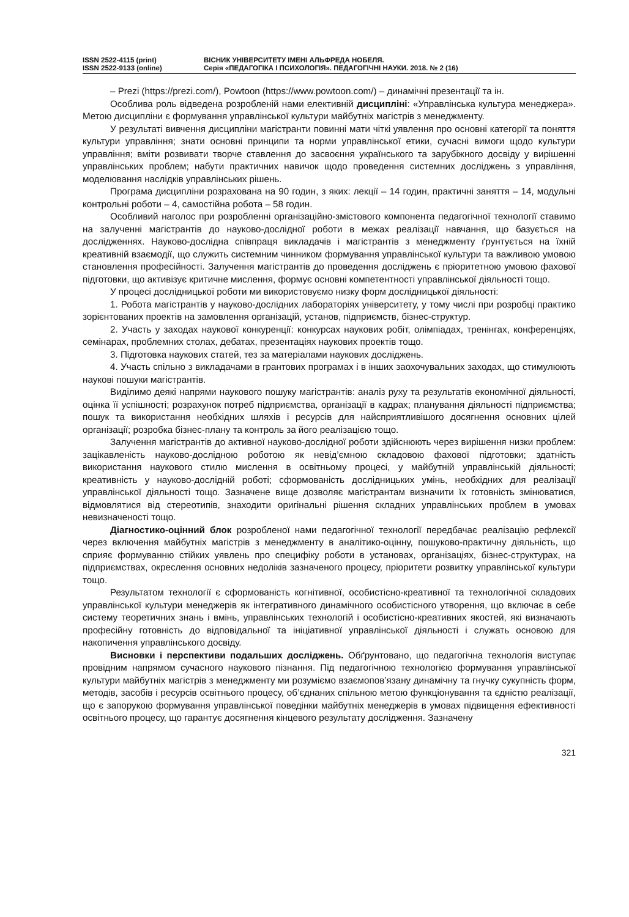ISSN 2522-4115 (print)
ISSN 2522-9133 (online)
ВІСНИК УНІВЕРСИТЕТУ ІМЕНІ АЛЬФРЕДА НОБЕЛЯ.
Серія «ПЕДАГОГІКА І ПСИХОЛОГІЯ». ПЕДАГОГІЧНІ НАУКИ. 2018. № 2 (16)
– Prezi (https://prezi.com/), Powtoon (https://www.powtoon.com/) – динамічні презентації та ін.
Особлива роль відведена розробленій нами елективній дисципліні: «Управлінська культура менеджера». Метою дисципліни є формування управлінської культури майбутніх магістрів з менеджменту.
У результаті вивчення дисципліни магістранти повинні мати чіткі уявлення про основні категорії та поняття культури управління; знати основні принципи та норми управлінської етики, сучасні вимоги щодо культури управління; вміти розвивати творче ставлення до засвоєння українського та зарубіжного досвіду у вирішенні управлінських проблем; набути практичних навичок щодо проведення системних досліджень з управління, моделювання наслідків управлінських рішень.
Програма дисципліни розрахована на 90 годин, з яких: лекції – 14 годин, практичні заняття – 14, модульні контрольні роботи – 4, самостійна робота – 58 годин.
Особливий наголос при розробленні організаційно-змістового компонента педагогічної технології ставимо на залученні магістрантів до науково-дослідної роботи в межах реалізації навчання, що базується на дослідженнях. Науково-дослідна співпраця викладачів і магістрантів з менеджменту ґрунтується на їхній креативній взаємодії, що служить системним чинником формування управлінської культури та важливою умовою становлення професійності. Залучення магістрантів до проведення досліджень є пріоритетною умовою фахової підготовки, що активізує критичне мислення, формує основні компетентності управлінської діяльності тощо.
У процесі дослідницької роботи ми використовуємо низку форм дослідницької діяльності:
1. Робота магістрантів у науково-дослідних лабораторіях університету, у тому числі при розробці практико зорієнтованих проектів на замовлення організацій, установ, підприємств, бізнес-структур.
2. Участь у заходах наукової конкуренції: конкурсах наукових робіт, олімпіадах, тренінгах, конференціях, семінарах, проблемних столах, дебатах, презентаціях наукових проектів тощо.
3. Підготовка наукових статей, тез за матеріалами наукових досліджень.
4. Участь спільно з викладачами в грантових програмах і в інших заохочувальних заходах, що стимулюють наукові пошуки магістрантів.
Виділимо деякі напрями наукового пошуку магістрантів: аналіз руху та результатів економічної діяльності, оцінка її успішності; розрахунок потреб підприємства, організації в кадрах; планування діяльності підприємства; пошук та використання необхідних шляхів і ресурсів для найсприятливішого досягнення основних цілей організації; розробка бізнес-плану та контроль за його реалізацією тощо.
Залучення магістрантів до активної науково-дослідної роботи здійснюють через вирішення низки проблем: зацікавленість науково-дослідною роботою як невід’ємною складовою фахової підготовки; здатність використання наукового стилю мислення в освітньому процесі, у майбутній управлінській діяльності; креативність у науково-дослідній роботі; сформованість дослідницьких умінь, необхідних для реалізації управлінської діяльності тощо. Зазначене вище дозволяє магістрантам визначити їх готовність змінюватися, відмовлятися від стереотипів, знаходити оригінальні рішення складних управлінських проблем в умовах невизначеності тощо.
Діагностико-оцінний блок розробленої нами педагогічної технології передбачає реалізацію рефлексії через включення майбутніх магістрів з менеджменту в аналітико-оцінну, пошуково-практичну діяльність, що сприяє формуванню стійких уявлень про специфіку роботи в установах, організаціях, бізнес-структурах, на підприємствах, окреслення основних недоліків зазначеного процесу, пріоритети розвитку управлінської культури тощо.
Результатом технології є сформованість когнітивної, особистісно-креативної та технологічної складових управлінської культури менеджерів як інтегративного динамічного особистісного утворення, що включає в себе систему теоретичних знань і вмінь, управлінських технологій і особистісно-креативних якостей, які визначають професійну готовність до відповідальної та ініціативної управлінської діяльності і служать основою для накопичення управлінського досвіду.
Висновки і перспективи подальших досліджень. Обґрунтовано, що педагогічна технологія виступає провідним напрямом сучасного наукового пізнання. Під педагогічною технологією формування управлінської культури майбутніх магістрів з менеджменту ми розуміємо взаємопов’язану динамічну та гнучку сукупність форм, методів, засобів і ресурсів освітнього процесу, об’єднаних спільною метою функціонування та єдністю реалізації, що є запорукою формування управлінської поведінки майбутніх менеджерів в умовах підвищення ефективності освітнього процесу, що гарантує досягнення кінцевого результату дослідження. Зазначену
321